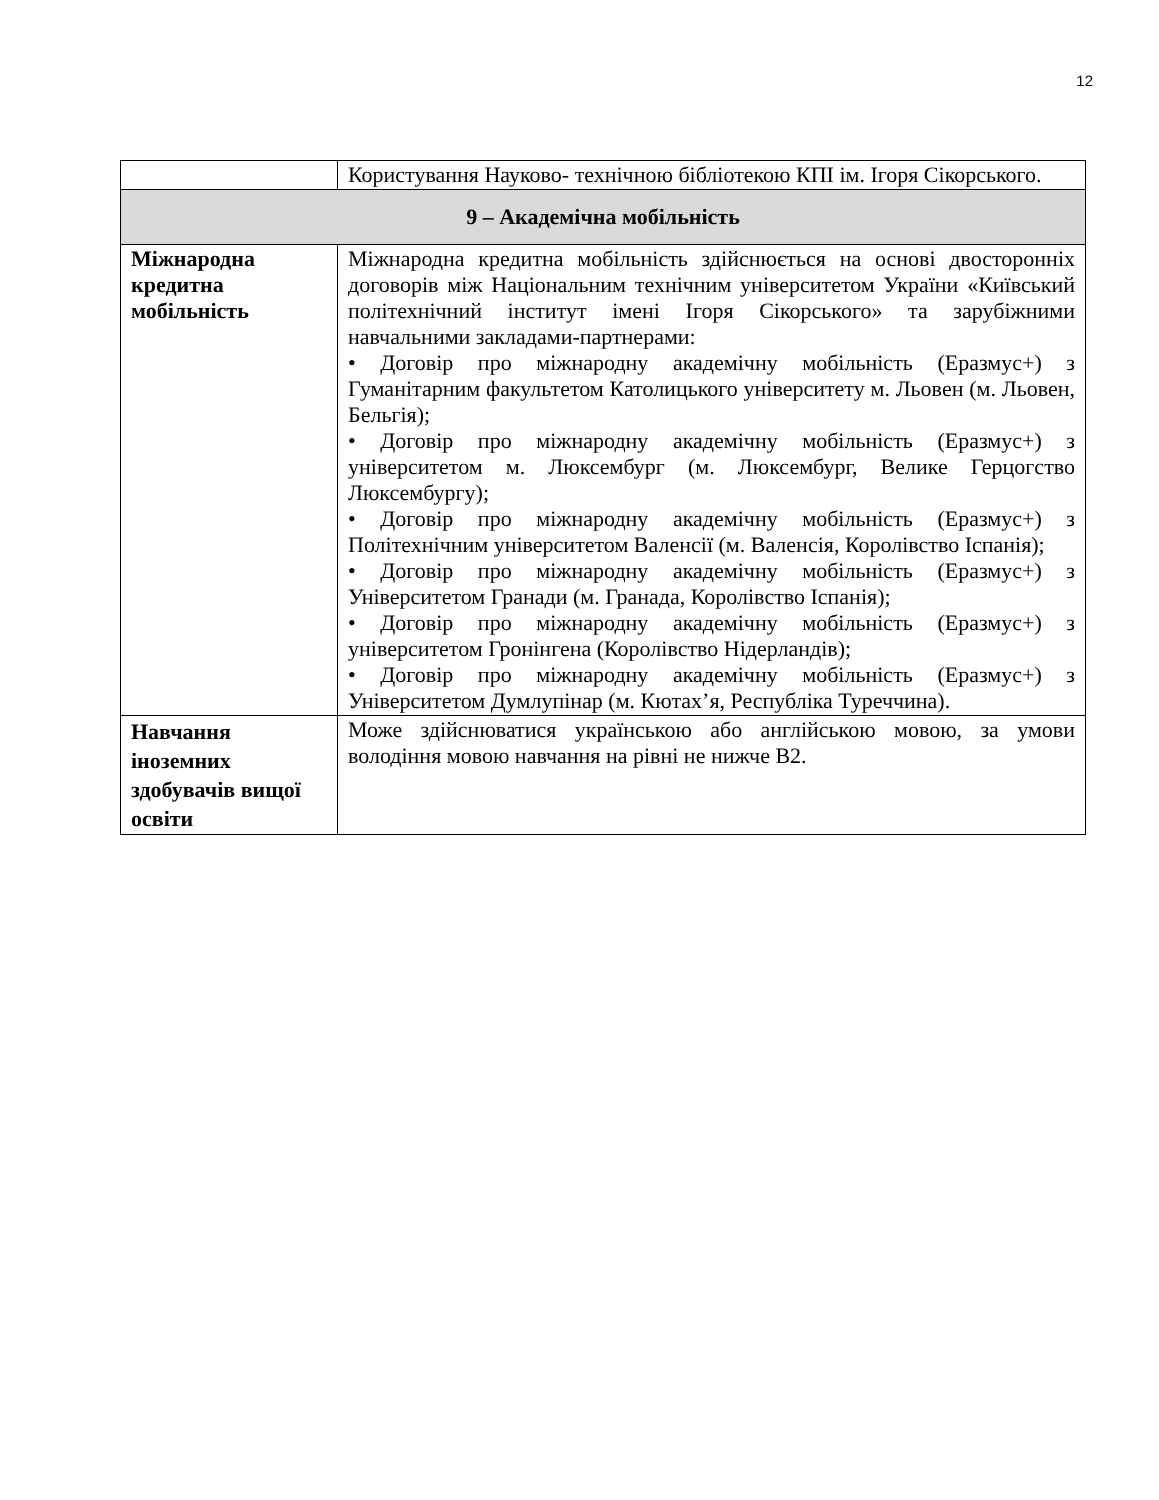12
| | Користування Науково- технічною бібліотекою КПІ ім. Ігоря Сікорського. |
| 9 – Академічна мобільність | |
| Міжнародна кредитна мобільність | Міжнародна кредитна мобільність здійснюється на основі двосторонніх договорів між Національним технічним університетом України «Київський політехнічний інститут імені Ігоря Сікорського» та зарубіжними навчальними закладами-партнерами: • Договір про міжнародну академічну мобільність (Еразмус+) з Гуманітарним факультетом Католицького університету м. Льовен (м. Льовен, Бельгія); • Договір про міжнародну академічну мобільність (Еразмус+) з університетом м. Люксембург (м. Люксембург, Велике Герцогство Люксембургу); • Договір про міжнародну академічну мобільність (Еразмус+) з Політехнічним університетом Валенсії (м. Валенсія, Королівство Іспанія); • Договір про міжнародну академічну мобільність (Еразмус+) з Університетом Гранади (м. Гранада, Королівство Іспанія); • Договір про міжнародну академічну мобільність (Еразмус+) з університетом Гронінгена (Королівство Нідерландів); • Договір про міжнародну академічну мобільність (Еразмус+) з Університетом Думлупінар (м. Кютах’я, Республіка Туреччина). |
| Навчання іноземних здобувачів вищої освіти | Може здійснюватися українською або англійською мовою, за умови володіння мовою навчання на рівні не нижче В2. |